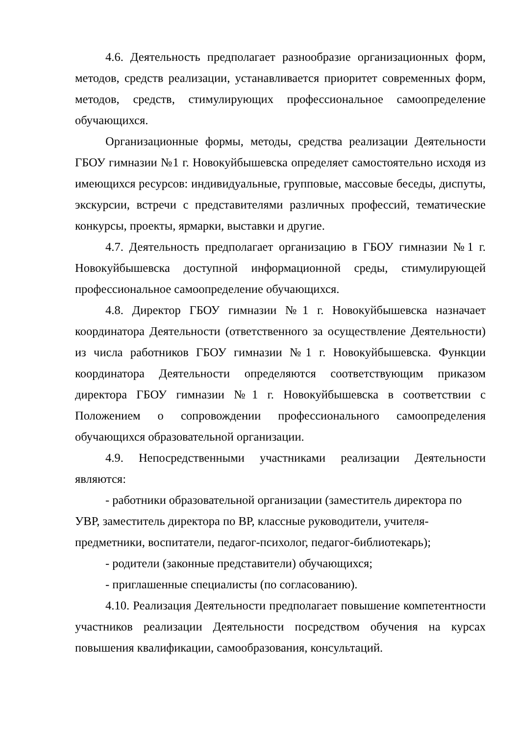4.6. Деятельность предполагает разнообразие организационных форм, методов, средств реализации, устанавливается приоритет современных форм, методов, средств, стимулирующих профессиональное самоопределение обучающихся.
Организационные формы, методы, средства реализации Деятельности ГБОУ гимназии №1 г. Новокуйбышевска определяет самостоятельно исходя из имеющихся ресурсов: индивидуальные, групповые, массовые беседы, диспуты, экскурсии, встречи с представителями различных профессий, тематические конкурсы, проекты, ярмарки, выставки и другие.
4.7. Деятельность предполагает организацию в ГБОУ гимназии №1 г. Новокуйбышевска доступной информационной среды, стимулирующей профессиональное самоопределение обучающихся.
4.8. Директор ГБОУ гимназии №1 г. Новокуйбышевска назначает координатора Деятельности (ответственного за осуществление Деятельности) из числа работников ГБОУ гимназии №1 г. Новокуйбышевска. Функции координатора Деятельности определяются соответствующим приказом директора ГБОУ гимназии №1 г. Новокуйбышевска в соответствии с Положением о сопровождении профессионального самоопределения обучающихся образовательной организации.
4.9. Непосредственными участниками реализации Деятельности являются:
- работники образовательной организации (заместитель директора по УВР, заместитель директора по ВР, классные руководители, учителя-предметники, воспитатели, педагог-психолог, педагог-библиотекарь);
- родители (законные представители) обучающихся;
- приглашенные специалисты (по согласованию).
4.10. Реализация Деятельности предполагает повышение компетентности участников реализации Деятельности посредством обучения на курсах повышения квалификации, самообразования, консультаций.